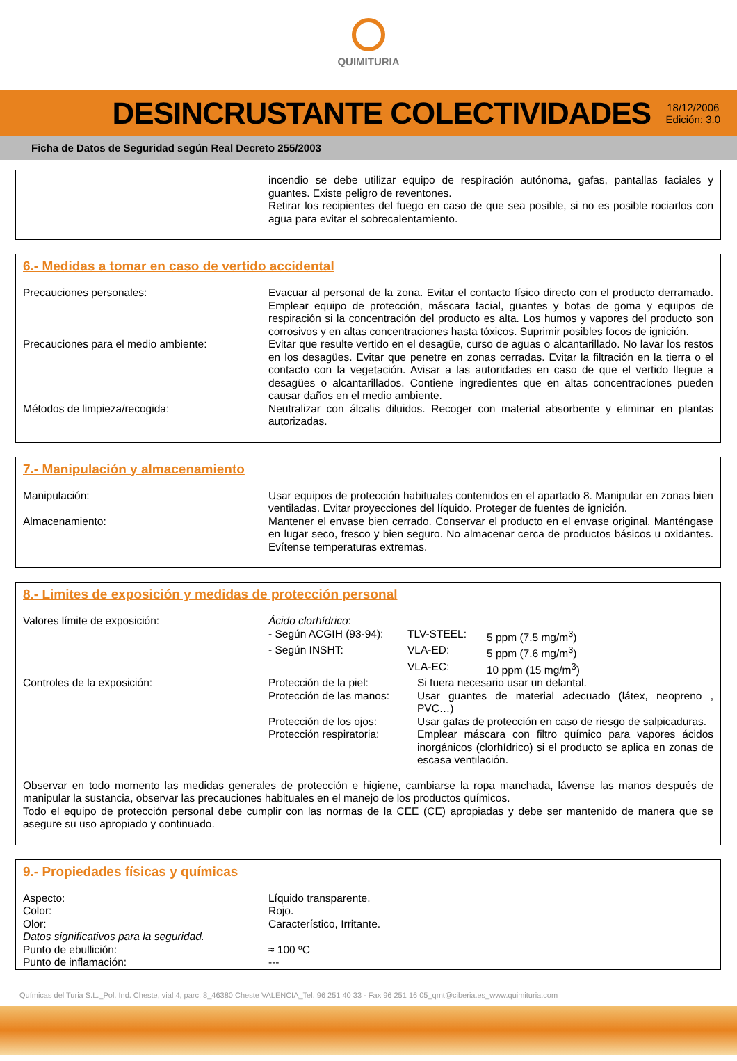QUIMITURIA
DESINCRUSTANTE COLECTIVIDADES
18/12/2006
Edición: 3.0
Ficha de Datos de Seguridad según Real Decreto 255/2003
| | incendio se debe utilizar equipo de respiración autónoma, gafas, pantallas faciales y guantes. Existe peligro de reventones. Retirar los recipientes del fuego en caso de que sea posible, si no es posible rociarlos con agua para evitar el sobrecalentamiento. |
6.- Medidas a tomar en caso de vertido accidental
| Precauciones personales: | Evacuar al personal de la zona. Evitar el contacto físico directo con el producto derramado. Emplear equipo de protección, máscara facial, guantes y botas de goma y equipos de respiración si la concentración del producto es alta. Los humos y vapores del producto son corrosivos y en altas concentraciones hasta tóxicos. Suprimir posibles focos de ignición. |
| Precauciones para el medio ambiente: | Evitar que resulte vertido en el desagüe, curso de aguas o alcantarillado. No lavar los restos en los desagües. Evitar que penetre en zonas cerradas. Evitar la filtración en la tierra o el contacto con la vegetación. Avisar a las autoridades en caso de que el vertido llegue a desagües o alcantarillados. Contiene ingredientes que en altas concentraciones pueden causar daños en el medio ambiente. |
| Métodos de limpieza/recogida: | Neutralizar con álcalis diluidos. Recoger con material absorbente y eliminar en plantas autorizadas. |
7.- Manipulación y almacenamiento
| Manipulación: | Usar equipos de protección habituales contenidos en el apartado 8. Manipular en zonas bien ventiladas. Evitar proyecciones del líquido. Proteger de fuentes de ignición. |
| Almacenamiento: | Mantener el envase bien cerrado. Conservar el producto en el envase original. Manténgase en lugar seco, fresco y bien seguro. No almacenar cerca de productos básicos u oxidantes. Evítense temperaturas extremas. |
8.- Limites de exposición y medidas de protección personal
| Valores límite de exposición: | Ácido clorhídrico : / - Según ACGIH (93-94): / TLV-STEEL: / 5 ppm (7.5 mg/m<sup>3</sup>) / / - Según INSHT: / VLA-ED: / 5 ppm (7.6 mg/m<sup>3</sup>) / / / VLA-EC: / 10 ppm (15 mg/m<sup>3</sup>) / |
| Controles de la exposición: | / Protección de la piel: / Si fuera necesario usar un delantal. / / Protección de las manos: / Usar guantes de material adecuado (látex, neopreno , PVC…) / / Protección de los ojos: / Usar gafas de protección en caso de riesgo de salpicaduras. / / Protección respiratoria: / Emplear máscara con filtro químico para vapores ácidos inorgánicos (clorhídrico) si el producto se aplica en zonas de escasa ventilación. / |
Observar en todo momento las medidas generales de protección e higiene, cambiarse la ropa manchada, lávense las manos después de manipular la sustancia, observar las precauciones habituales en el manejo de los productos químicos.
Todo el equipo de protección personal debe cumplir con las normas de la CEE (CE) apropiadas y debe ser mantenido de manera que se asegure su uso apropiado y continuado.
9.- Propiedades físicas y químicas
| Aspecto: | Líquido transparente. |
| Color: | Rojo. |
| Olor: | Característico, Irritante. |
| Datos significativos para la seguridad. | |
| Punto de ebullición: | ≈ 100 ºC |
| Punto de inflamación: | --- |
Químicas del Turia S.L._Pol. Ind. Cheste, vial 4, parc. 8_46380 Cheste VALENCIA_Tel. 96 251 40 33 - Fax 96 251 16 05_qmt@ciberia.es_www.quimituria.com